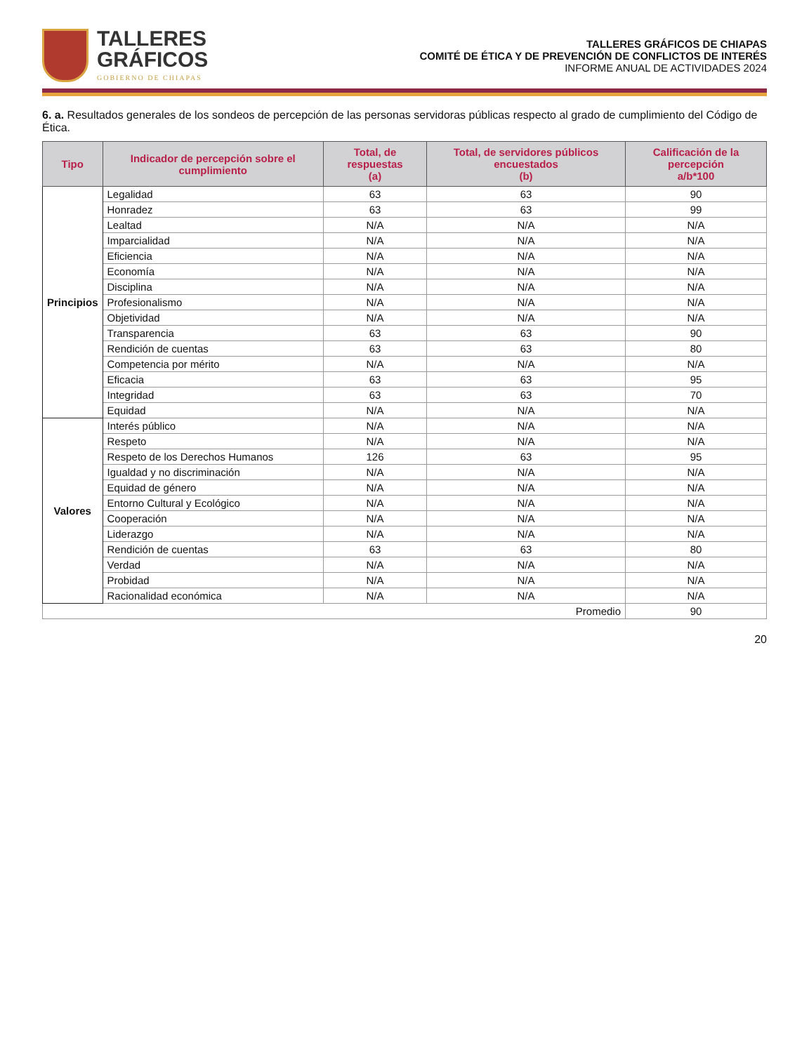TALLERES
GRÁFICOS
GOBIERNO DE CHIAPAS
TALLERES GRÁFICOS DE CHIAPAS
COMITÉ DE ÉTICA Y DE PREVENCIÓN DE CONFLICTOS DE INTERÉS
INFORME ANUAL DE ACTIVIDADES 2024
6. a. Resultados generales de los sondeos de percepción de las personas servidoras públicas respecto al grado de cumplimiento del Código de Ética.
| Tipo | Indicador de percepción sobre el cumplimiento | Total, de respuestas (a) | Total, de servidores públicos encuestados (b) | Calificación de la percepción a/b*100 |
| --- | --- | --- | --- | --- |
| Principios | Legalidad | 63 | 63 | 90 |
| | Honradez | 63 | 63 | 99 |
| | Lealtad | N/A | N/A | N/A |
| | Imparcialidad | N/A | N/A | N/A |
| | Eficiencia | N/A | N/A | N/A |
| | Economía | N/A | N/A | N/A |
| | Disciplina | N/A | N/A | N/A |
| | Profesionalismo | N/A | N/A | N/A |
| | Objetividad | N/A | N/A | N/A |
| | Transparencia | 63 | 63 | 90 |
| | Rendición de cuentas | 63 | 63 | 80 |
| | Competencia por mérito | N/A | N/A | N/A |
| | Eficacia | 63 | 63 | 95 |
| | Integridad | 63 | 63 | 70 |
| | Equidad | N/A | N/A | N/A |
| Valores | Interés público | N/A | N/A | N/A |
| | Respeto | N/A | N/A | N/A |
| | Respeto de los Derechos Humanos | 126 | 63 | 95 |
| | Igualdad y no discriminación | N/A | N/A | N/A |
| | Equidad de género | N/A | N/A | N/A |
| | Entorno Cultural y Ecológico | N/A | N/A | N/A |
| | Cooperación | N/A | N/A | N/A |
| | Liderazgo | N/A | N/A | N/A |
| | Rendición de cuentas | 63 | 63 | 80 |
| | Verdad | N/A | N/A | N/A |
| | Probidad | N/A | N/A | N/A |
| | Racionalidad económica | N/A | N/A | N/A |
| Promedio | | | | 90 |
20